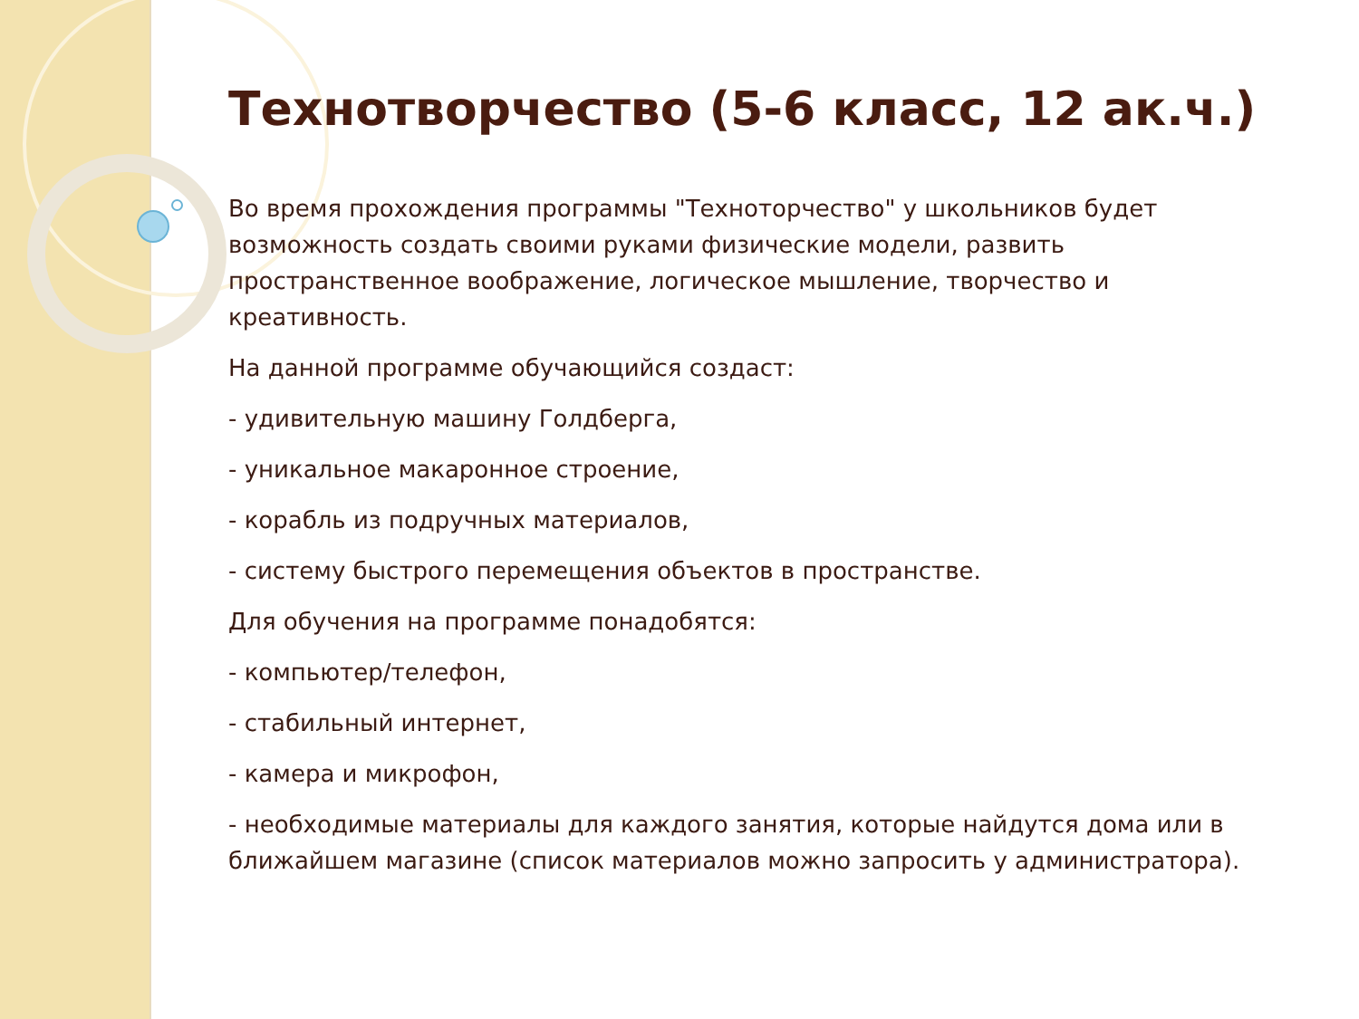Технотворчество (5-6 класс, 12 ак.ч.)
Во время прохождения программы "Техноторчество" у школьников будет возможность создать своими руками физические модели, развить пространственное воображение, логическое мышление, творчество и креативность.
На данной программе обучающийся создаст:
- удивительную машину Голдберга,
- уникальное макаронное строение,
- корабль из подручных материалов,
- систему быстрого перемещения объектов в пространстве.
Для обучения на программе понадобятся:
- компьютер/телефон,
- стабильный интернет,
- камера и микрофон,
- необходимые материалы для каждого занятия, которые найдутся дома или в ближайшем магазине (список материалов можно запросить у администратора).